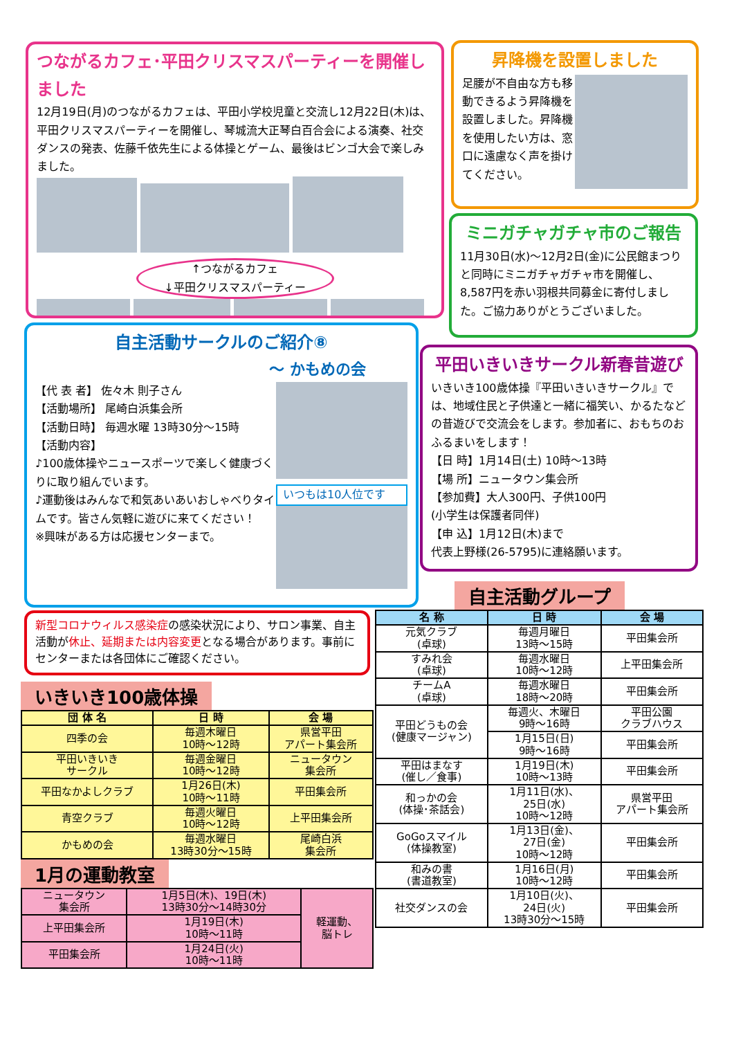つながるカフェ･平田クリスマスパーティーを開催しました
12月19日(月)のつながるカフェは、平田小学校児童と交流し12月22日(木)は、平田クリスマスパーティーを開催し、琴城流大正琴白百合会による演奏、社交ダンスの発表、佐藤千依先生による体操とゲーム、最後はビンゴ大会で楽しみました。
↑つながるカフェ
↓平田クリスマスパーティー
昇降機を設置しました
足腰が不自由な方も移動できるよう昇降機を設置しました。昇降機を使用したい方は、窓口に遠慮なく声を掛けてください。
ミニガチャガチャ市のご報告
11月30日(水)～12月2日(金)に公民館まつりと同時にミニガチャガチャ市を開催し、8,587円を赤い羽根共同募金に寄付しました。ご協力ありがとうございました。
自主活動サークルのご紹介⑧
～ かもめの会
【代 表 者】 佐々木 則子さん
【活動場所】 尾崎白浜集会所
【活動日時】 毎週水曜 13時30分～15時
【活動内容】
♪100歳体操やニュースポーツで楽しく健康づくりに取り組んでいます。
♪運動後はみんなで和気あいあいおしゃべりタイムです。皆さん気軽に遊びに来てください！
※興味がある方は応援センターまで。
いつもは10人位です
平田いきいきサークル新春昔遊び
いきいき100歳体操『平田いきいきサークル』では、地域住民と子供達と一緒に福笑い、かるたなどの昔遊びで交流会をします。参加者に、おもちのおふるまいをします！
【日 時】1月14日(土) 10時～13時
【場 所】ニュータウン集会所
【参加費】大人300円、子供100円
(小学生は保護者同伴)
【申 込】1月12日(木)まで
代表上野様(26-5795)に連絡願います。
新型コロナウィルス感染症の感染状況により、サロン事業、自主活動が休止、延期または内容変更となる場合があります。事前にセンターまたは各団体にご確認ください。
いきいき100歳体操
| 団 体 名 | 日 時 | 会 場 |
| --- | --- | --- |
| 四季の会 | 毎週木曜日 10時～12時 | 県営平田 アパート集会所 |
| 平田いきいき サークル | 毎週金曜日 10時～12時 | ニュータウン 集会所 |
| 平田なかよしクラブ | 1月26日(木) 10時～11時 | 平田集会所 |
| 青空クラブ | 毎週火曜日 10時～12時 | 上平田集会所 |
| かもめの会 | 毎週水曜日 13時30分～15時 | 尾崎白浜 集会所 |
1月の運動教室
| ニュータウン 集会所 | 1月5日(木)、19日(木) 13時30分～14時30分 | 軽運動、 脳トレ |
| 上平田集会所 | 1月19日(木) 10時～11時 | |
| 平田集会所 | 1月24日(火) 10時～11時 | |
自主活動グループ
| 名 称 | 日 時 | 会 場 |
| --- | --- | --- |
| 元気クラブ (卓球) | 毎週月曜日 13時～15時 | 平田集会所 |
| すみれ会 (卓球) | 毎週水曜日 10時～12時 | 上平田集会所 |
| チームA (卓球) | 毎週水曜日 18時～20時 | 平田集会所 |
| 平田どうもの会 (健康マージャン) | 毎週火、木曜日 9時～16時 | 平田公園 クラブハウス |
| | 1月15日(日) 9時～16時 | 平田集会所 |
| 平田はまなす (催し／食事) | 1月19日(木) 10時～13時 | 平田集会所 |
| 和っかの会 (体操･茶話会) | 1月11日(水)、 25日(水) 10時～12時 | 県営平田 アパート集会所 |
| GoGoスマイル (体操教室) | 1月13日(金)、 27日(金) 10時～12時 | 平田集会所 |
| 和みの書 (書道教室) | 1月16日(月) 10時～12時 | 平田集会所 |
| 社交ダンスの会 | 1月10日(火)、 24日(火) 13時30分～15時 | 平田集会所 |